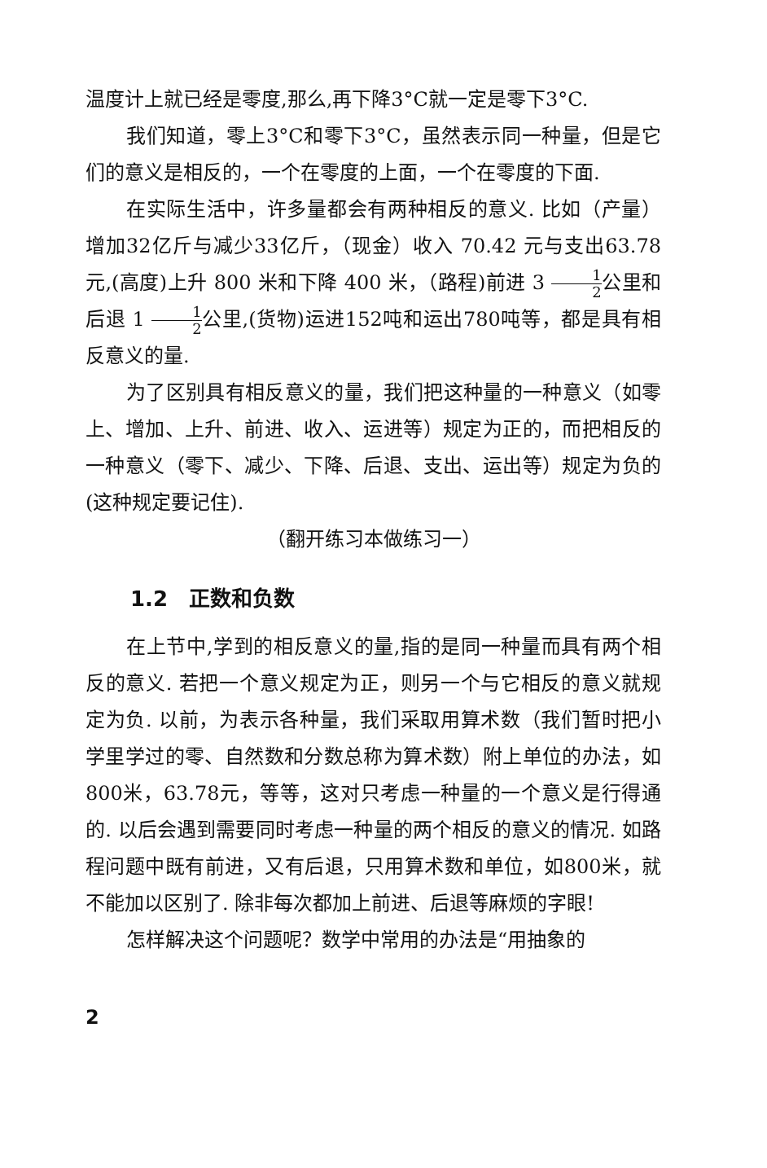温度计上就已经是零度,那么,再下降3°C就一定是零下3°C.
我们知道，零上3°C和零下3°C，虽然表示同一种量，但是它们的意义是相反的，一个在零度的上面，一个在零度的下面.
在实际生活中，许多量都会有两种相反的意义. 比如（产量）增加32亿斤与减少33亿斤，（现金）收入 70.42 元与支出63.78元,(高度)上升 800 米和下降 400 米，（路程)前进 3 1 2公里和后退 1 1 2公里,(货物)运进152吨和运出780吨等，都是具有相反意义的量.
为了区别具有相反意义的量，我们把这种量的一种意义（如零上、增加、上升、前进、收入、运进等）规定为正的，而把相反的一种意义（零下、减少、下降、后退、支出、运出等）规定为负的(这种规定要记住).
（翻开练习本做练习一）
1.2　正数和负数
在上节中,学到的相反意义的量,指的是同一种量而具有两个相反的意义. 若把一个意义规定为正，则另一个与它相反的意义就规定为负. 以前，为表示各种量，我们采取用算术数（我们暂时把小学里学过的零、自然数和分数总称为算术数）附上单位的办法，如800米，63.78元，等等，这对只考虑一种量的一个意义是行得通的. 以后会遇到需要同时考虑一种量的两个相反的意义的情况. 如路程问题中既有前进，又有后退，只用算术数和单位，如800米，就不能加以区别了. 除非每次都加上前进、后退等麻烦的字眼!
怎样解决这个问题呢？数学中常用的办法是“用抽象的
2